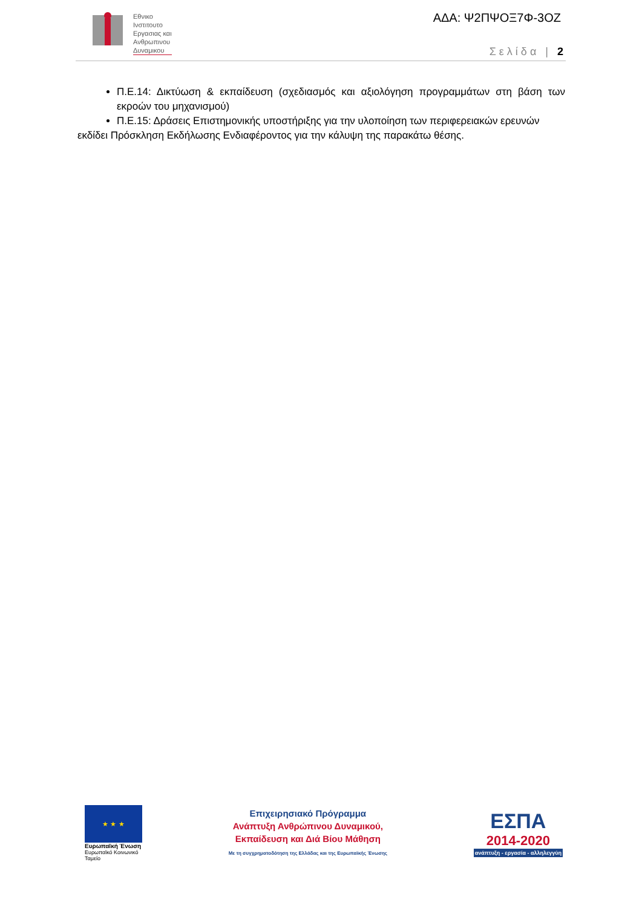Εθνικο
Ινστιτουτο
Εργασιας και
Ανθρωπινου
Δυναμικου
ΑΔΑ: Ψ2ΠΨΟΞ7Φ-3ΟΖ
Σελίδα | 2
Π.Ε.14: Δικτύωση & εκπαίδευση (σχεδιασμός και αξιολόγηση προγραμμάτων στη βάση των εκροών του μηχανισμού)
Π.Ε.15: Δράσεις Επιστημονικής υποστήριξης για την υλοποίηση των περιφερειακών ερευνών
εκδίδει Πρόσκληση Εκδήλωσης Ενδιαφέροντος για την κάλυψη της παρακάτω θέσης.
★ ★ ★
Ευρωπαϊκή Ένωση
Ευρωπαϊκό Κοινωνικό Ταμείο
Επιχειρησιακό Πρόγραμμα
Ανάπτυξη Ανθρώπινου Δυναμικού,
Εκπαίδευση και Διά Βίου Μάθηση
Με τη συγχρηματοδότηση της Ελλάδας και της Ευρωπαϊκής Ένωσης
ΕΣΠΑ
2014-2020
ανάπτυξη - εργασία - αλληλεγγύη